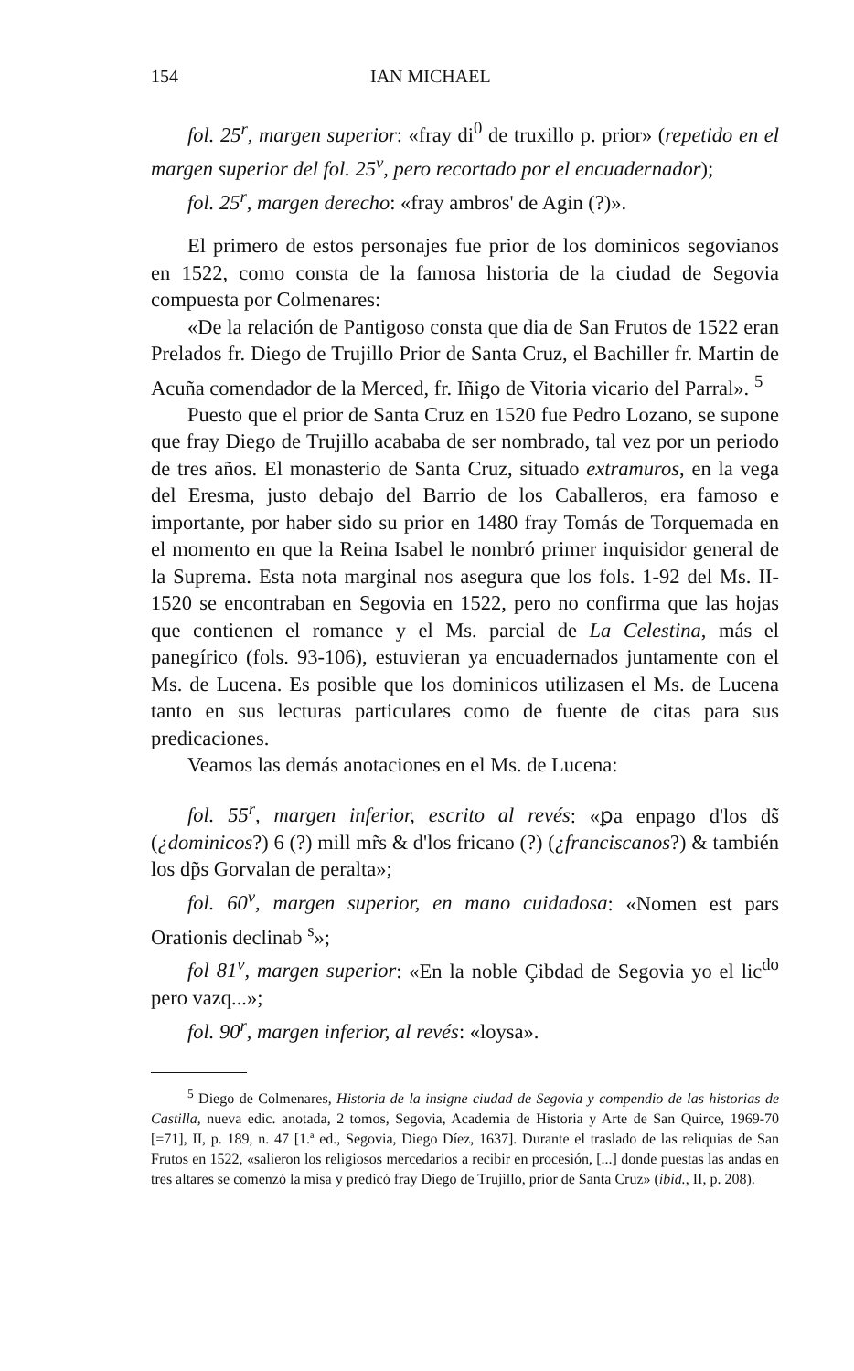154 IAN MICHAEL
fol. 25<sup>r</sup>, margen superior: «fray di<sup>0</sup> de truxillo p. prior» (repetido en el margen superior del fol. 25<sup>v</sup>, pero recortado por el encuadernador);
fol. 25<sup>r</sup>, margen derecho: «fray ambros' de Agin (?)».
El primero de estos personajes fue prior de los dominicos segovianos en 1522, como consta de la famosa historia de la ciudad de Segovia compuesta por Colmenares:
«De la relación de Pantigoso consta que dia de San Frutos de 1522 eran Prelados fr. Diego de Trujillo Prior de Santa Cruz, el Bachiller fr. Martin de Acuña comendador de la Merced, fr. Iñigo de Vitoria vicario del Parral». <sup>5</sup>
Puesto que el prior de Santa Cruz en 1520 fue Pedro Lozano, se supone que fray Diego de Trujillo acababa de ser nombrado, tal vez por un periodo de tres años. El monasterio de Santa Cruz, situado extramuros, en la vega del Eresma, justo debajo del Barrio de los Caballeros, era famoso e importante, por haber sido su prior en 1480 fray Tomás de Torquemada en el momento en que la Reina Isabel le nombró primer inquisidor general de la Suprema. Esta nota marginal nos asegura que los fols. 1-92 del Ms. II-1520 se encontraban en Segovia en 1522, pero no confirma que las hojas que contienen el romance y el Ms. parcial de La Celestina, más el panegírico (fols. 93-106), estuvieran ya encuadernados juntamente con el Ms. de Lucena. Es posible que los dominicos utilizasen el Ms. de Lucena tanto en sus lecturas particulares como de fuente de citas para sus predicaciones.
Veamos las demás anotaciones en el Ms. de Lucena:
fol. 55<sup>r</sup>, margen inferior, escrito al revés: «ꝑa enpago d'los ds̃ (¿dominicos?) 6 (?) mill mr̃s & d'los fricano (?) (¿franciscanos?) & también los dp̃s Gorvalan de peralta»;
fol. 60<sup>v</sup>, margen superior, en mano cuidadosa: «Nomen est pars Orationis declinab <sup>s</sup>»;
fol 81<sup>v</sup>, margen superior: «En la noble Çibdad de Segovia yo el lic<sup>do</sup> pero vazq...»;
fol. 90<sup>r</sup>, margen inferior, al revés: «loysa».
<sup>5</sup> Diego de Colmenares, Historia de la insigne ciudad de Segovia y compendio de las historias de Castilla, nueva edic. anotada, 2 tomos, Segovia, Academia de Historia y Arte de San Quirce, 1969-70 [=71], II, p. 189, n. 47 [1.ª ed., Segovia, Diego Díez, 1637]. Durante el traslado de las reliquias de San Frutos en 1522, «salieron los religiosos mercedarios a recibir en procesión, [...] donde puestas las andas en tres altares se comenzó la misa y predicó fray Diego de Trujillo, prior de Santa Cruz» (ibid., II, p. 208).